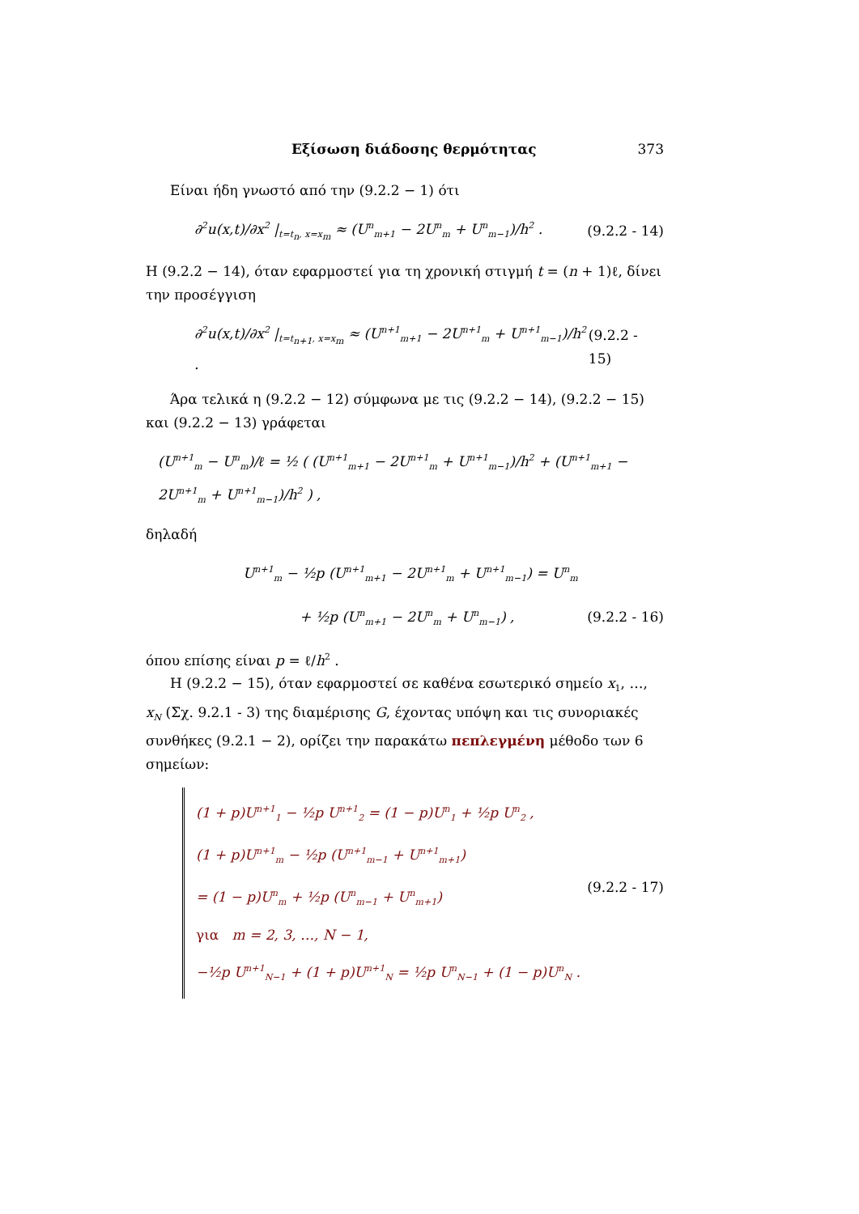Εξίσωση διάδοσης θερμότητας 373
Είναι ήδη γνωστό από την (9.2.2 − 1) ότι
∂<sup>2</sup>u(x,t)/∂x<sup>2</sup> |<sub>t=t<sub>n</sub>, x=x<sub>m</sub></sub> ≈ (U<sup>n</sup><sub>m+1</sub> − 2U<sup>n</sup><sub>m</sub> + U<sup>n</sup><sub>m−1</sub>)/h<sup>2</sup> . (9.2.2 - 14)
Η (9.2.2 − 14), όταν εφαρμοστεί για τη χρονική στιγμή t = (n + 1)ℓ, δίνει την προσέγγιση
∂<sup>2</sup>u(x,t)/∂x<sup>2</sup> |<sub>t=t<sub>n+1</sub>, x=x<sub>m</sub></sub> ≈ (U<sup>n+1</sup><sub>m+1</sub> − 2U<sup>n+1</sup><sub>m</sub> + U<sup>n+1</sup><sub>m−1</sub>)/h<sup>2</sup> . (9.2.2 - 15)
Άρα τελικά η (9.2.2 − 12) σύμφωνα με τις (9.2.2 − 14), (9.2.2 − 15) και (9.2.2 − 13) γράφεται
(U<sup>n+1</sup><sub>m</sub> − U<sup>n</sup><sub>m</sub>)/ℓ = ½ ( (U<sup>n+1</sup><sub>m+1</sub> − 2U<sup>n+1</sup><sub>m</sub> + U<sup>n+1</sup><sub>m−1</sub>)/h<sup>2</sup> + (U<sup>n+1</sup><sub>m+1</sub> − 2U<sup>n+1</sup><sub>m</sub> + U<sup>n+1</sup><sub>m−1</sub>)/h<sup>2</sup> ) ,
δηλαδή
U<sup>n+1</sup><sub>m</sub> − ½p (U<sup>n+1</sup><sub>m+1</sub> − 2U<sup>n+1</sup><sub>m</sub> + U<sup>n+1</sup><sub>m−1</sub>) = U<sup>n</sup><sub>m</sub>
+ ½p (U<sup>n</sup><sub>m+1</sub> − 2U<sup>n</sup><sub>m</sub> + U<sup>n</sup><sub>m−1</sub>) , (9.2.2 - 16)
όπου επίσης είναι p = ℓ/h<sup>2</sup> .
Η (9.2.2 − 15), όταν εφαρμοστεί σε καθένα εσωτερικό σημείο x<sub>1</sub>, …, x<sub>N</sub> (Σχ. 9.2.1 - 3) της διαμέρισης G, έχοντας υπόψη και τις συνοριακές συνθήκες (9.2.1 − 2), ορίζει την παρακάτω πεπλεγμένη μέθοδο των 6 σημείων:
(1 + p)U<sup>n+1</sup><sub>1</sub> − ½p U<sup>n+1</sup><sub>2</sub> = (1 − p)U<sup>n</sup><sub>1</sub> + ½p U<sup>n</sup><sub>2</sub> ,
(1 + p)U<sup>n+1</sup><sub>m</sub> − ½p (U<sup>n+1</sup><sub>m−1</sub> + U<sup>n+1</sup><sub>m+1</sub>)
= (1 − p)U<sup>n</sup><sub>m</sub> + ½p (U<sup>n</sup><sub>m−1</sub> + U<sup>n</sup><sub>m+1</sub>)
για m = 2, 3, …, N − 1,
−½p U<sup>n+1</sup><sub>N−1</sub> + (1 + p)U<sup>n+1</sup><sub>N</sub> = ½p U<sup>n</sup><sub>N−1</sub> + (1 − p)U<sup>n</sup><sub>N</sub> .
(9.2.2 - 17)